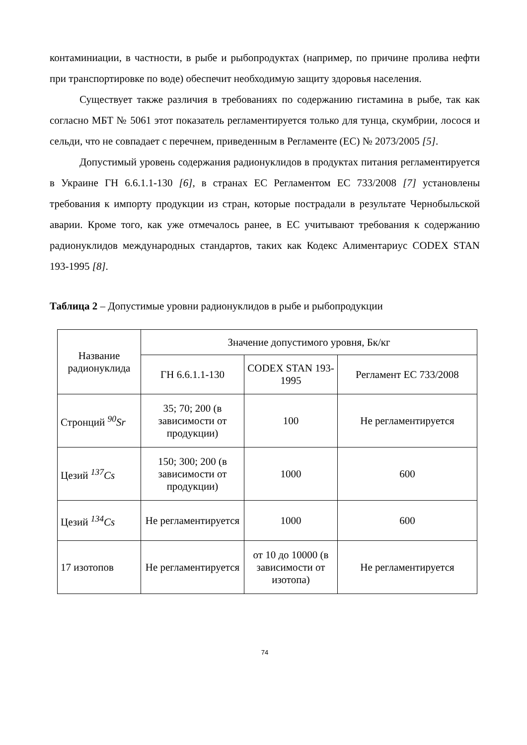контаминиации, в частности, в рыбе и рыбопродуктах (например, по причине пролива нефти при транспортировке по воде) обеспечит необходимую защиту здоровья населения.
Существует также различия в требованиях по содержанию гистамина в рыбе, так как согласно МБТ № 5061 этот показатель регламентируется только для тунца, скумбрии, лосося и сельди, что не совпадает с перечнем, приведенным в Регламенте (ЕС) № 2073/2005 [5].
Допустимый уровень содержания радионуклидов в продуктах питания регламентируется в Украине ГН 6.6.1.1-130 [6], в странах ЕС Регламентом ЕС 733/2008 [7] установлены требования к импорту продукции из стран, которые пострадали в результате Чернобыльской аварии. Кроме того, как уже отмечалось ранее, в ЕС учитывают требования к содержанию радионуклидов международных стандартов, таких как Кодекс Алиментариус CODEX STAN 193-1995 [8].
Таблица 2 – Допустимые уровни радионуклидов в рыбе и рыбопродукции
| Название радионуклида | Значение допустимого уровня, Бк/кг | | |
| --- | --- | --- | --- |
| | ГН 6.6.1.1-130 | CODEX STAN 193-1995 | Регламент ЕС 733/2008 |
| Стронций <sup>90</sup>Sr | 35; 70; 200 (в зависимости от продукции) | 100 | Не регламентируется |
| Цезий <sup>137</sup>Cs | 150; 300; 200 (в зависимости от продукции) | 1000 | 600 |
| Цезий <sup>134</sup>Cs | Не регламентируется | 1000 | 600 |
| 17 изотопов | Не регламентируется | от 10 до 10000 (в зависимости от изотопа) | Не регламентируется |
74